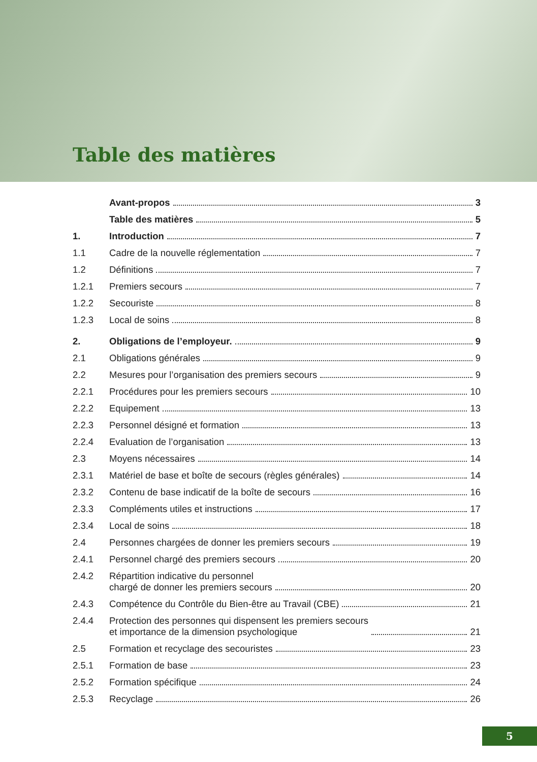Table des matières
Avant-propos 3
Table des matières 5
1. Introduction 7
1.1 Cadre de la nouvelle réglementation 7
1.2 Définitions 7
1.2.1 Premiers secours 7
1.2.2 Secouriste 8
1.2.3 Local de soins 8
2. Obligations de l’employeur. 9
2.1 Obligations générales 9
2.2 Mesures pour l’organisation des premiers secours 9
2.2.1 Procédures pour les premiers secours 10
2.2.2 Equipement 13
2.2.3 Personnel désigné et formation 13
2.2.4 Evaluation de l’organisation 13
2.3 Moyens nécessaires 14
2.3.1 Matériel de base et boîte de secours (règles générales) 14
2.3.2 Contenu de base indicatif de la boîte de secours 16
2.3.3 Compléments utiles et instructions 17
2.3.4 Local de soins 18
2.4 Personnes chargées de donner les premiers secours 19
2.4.1 Personnel chargé des premiers secours 20
2.4.2 Répartition indicative du personnel
chargé de donner les premiers secours 20
2.4.3 Compétence du Contrôle du Bien-être au Travail (CBE) 21
2.4.4 Protection des personnes qui dispensent les premiers secours
et importance de la dimension psychologique 21
2.5 Formation et recyclage des secouristes 23
2.5.1 Formation de base 23
2.5.2 Formation spécifique 24
2.5.3 Recyclage 26
5